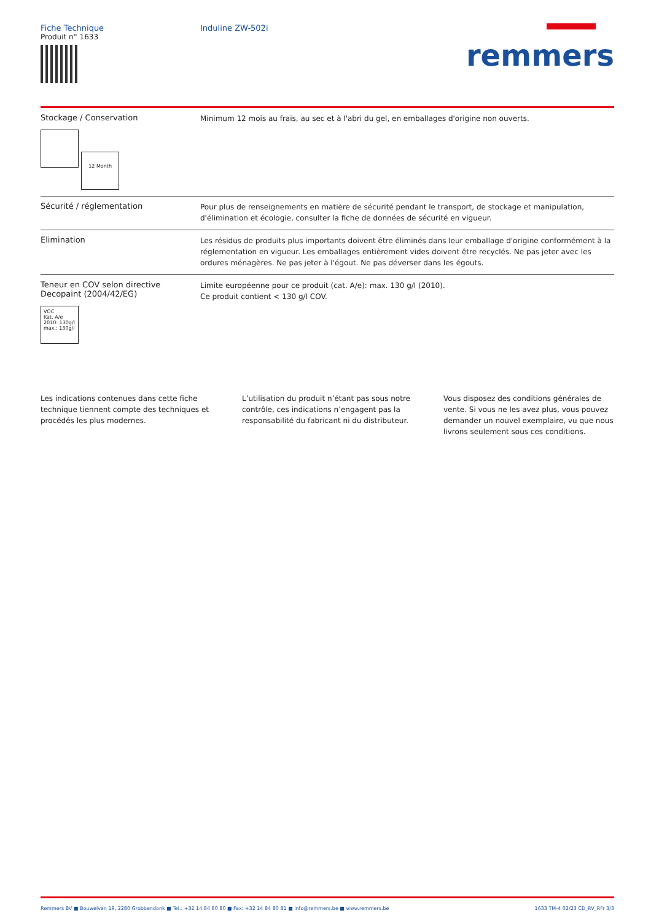Fiche Technique
Produit n° 1633
Induline ZW-502i
remmers
Stockage / Conservation
12 Month
Minimum 12 mois au frais, au sec et à l'abri du gel, en emballages d'origine non ouverts.
Sécurité / réglementation
Pour plus de renseignements en matière de sécurité pendant le transport, de stockage et manipulation, d'élimination et écologie, consulter la fiche de données de sécurité en vigueur.
Elimination
Les résidus de produits plus importants doivent être éliminés dans leur emballage d'origine conformément à la réglementation en vigueur. Les emballages entièrement vides doivent être recyclés. Ne pas jeter avec les ordures ménagères. Ne pas jeter à l'égout. Ne pas déverser dans les égouts.
Teneur en COV selon directive Decopaint (2004/42/EG)
VOC
Kat. A/e
2010: 130g/l
max.: 130g/l
Limite européenne pour ce produit (cat. A/e): max. 130 g/l (2010).
Ce produit contient < 130 g/l COV.
Les indications contenues dans cette fiche technique tiennent compte des techniques et procédés les plus modernes.
L’utilisation du produit n’étant pas sous notre contrôle, ces indications n’engagent pas la responsabilité du fabricant ni du distributeur.
Vous disposez des conditions générales de vente. Si vous ne les avez plus, vous pouvez demander un nouvel exemplaire, vu que nous livrons seulement sous ces conditions.
Remmers BV ■ Bouwelven 19, 2280 Grobbendonk ■ Tel.: +32 14 84 80 80 ■ Fax: +32 14 84 80 81 ■ info@remmers.be ■ www.remmers.be 1633 TM-4 02/23 CD_RV_RFr 3/3